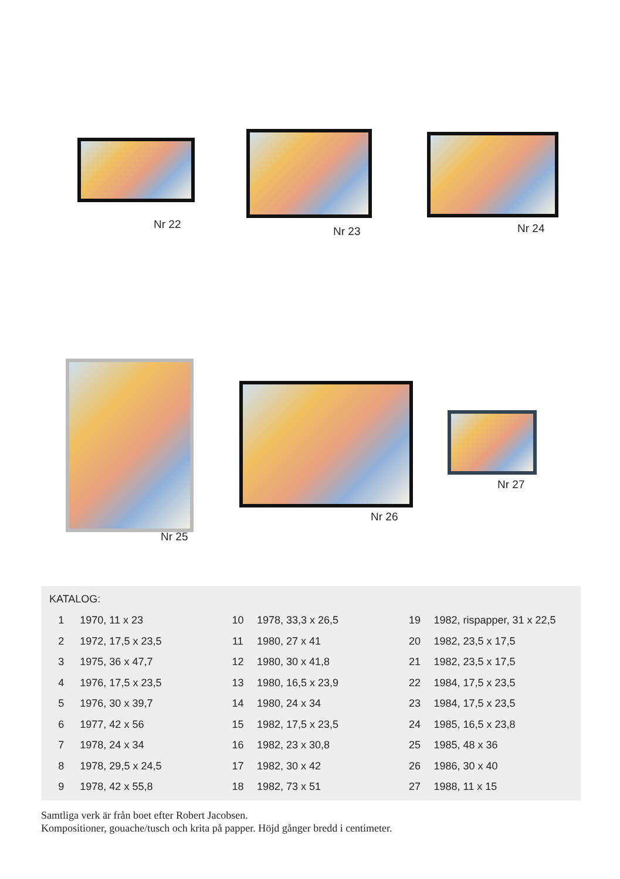Nr 22
Nr 23 Nr 24
Nr 25
Nr 26
Nr 27
KATALOG:
| 1 | 1970, 11 x 23 | 10 | 1978, 33,3 x 26,5 | 19 | 1982, rispapper, 31 x 22,5 |
| 2 | 1972, 17,5 x 23,5 | 11 | 1980, 27 x 41 | 20 | 1982, 23,5 x 17,5 |
| 3 | 1975, 36 x 47,7 | 12 | 1980, 30 x 41,8 | 21 | 1982, 23,5 x 17,5 |
| 4 | 1976, 17,5 x 23,5 | 13 | 1980, 16,5 x 23,9 | 22 | 1984, 17,5 x 23,5 |
| 5 | 1976, 30 x 39,7 | 14 | 1980, 24 x 34 | 23 | 1984, 17,5 x 23,5 |
| 6 | 1977, 42 x 56 | 15 | 1982, 17,5 x 23,5 | 24 | 1985, 16,5 x 23,8 |
| 7 | 1978, 24 x 34 | 16 | 1982, 23 x 30,8 | 25 | 1985, 48 x 36 |
| 8 | 1978, 29,5 x 24,5 | 17 | 1982, 30 x 42 | 26 | 1986, 30 x 40 |
| 9 | 1978, 42 x 55,8 | 18 | 1982, 73 x 51 | 27 | 1988, 11 x 15 |
Samtliga verk är från boet efter Robert Jacobsen.
Kompositioner, gouache/tusch och krita på papper. Höjd gånger bredd i centimeter.